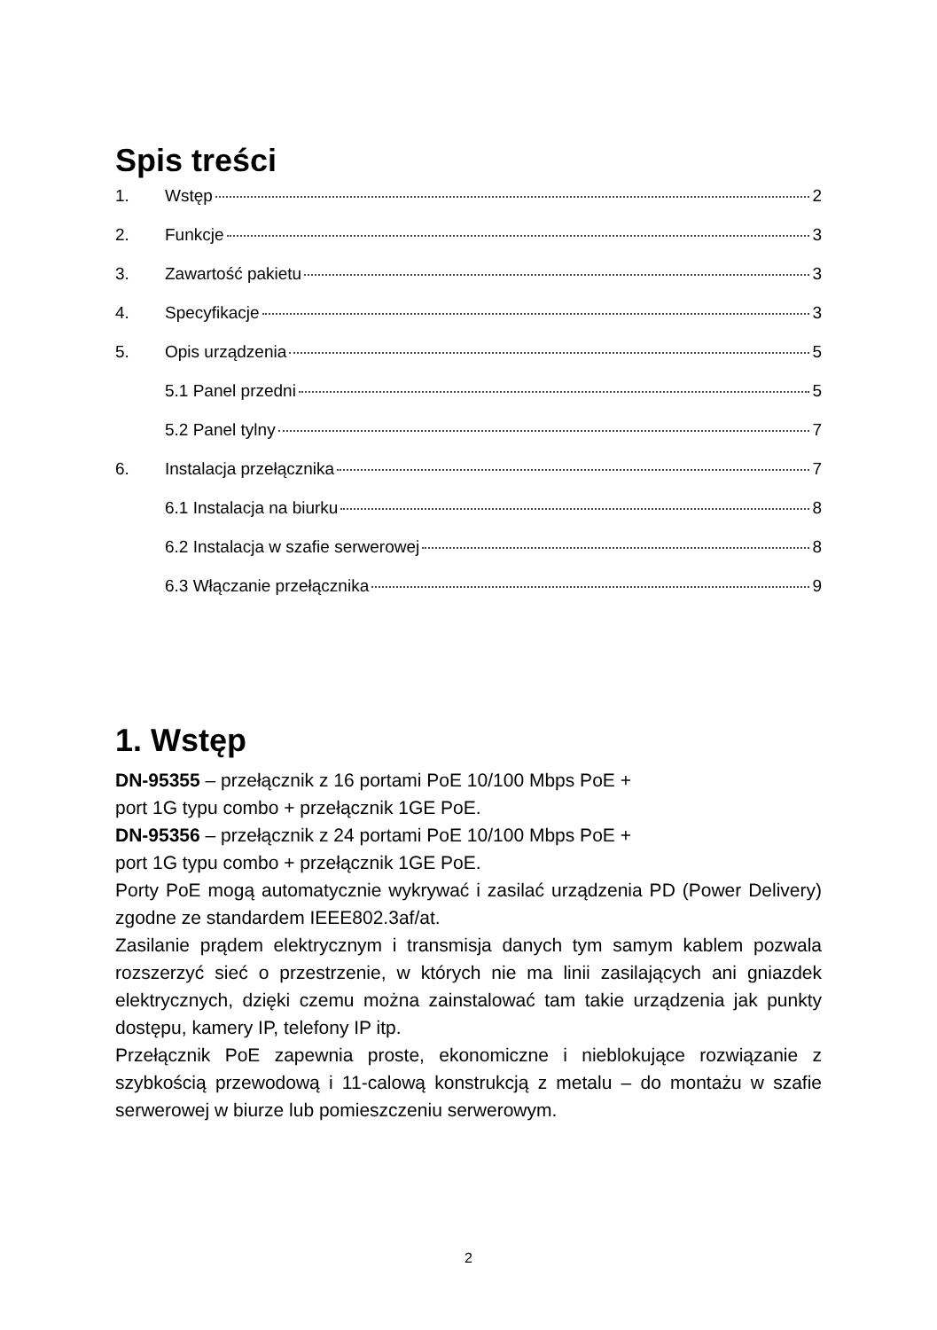Spis treści
1. Wstęp 2
2. Funkcje 3
3. Zawartość pakietu 3
4. Specyfikacje 3
5. Opis urządzenia 5
5.1 Panel przedni 5
5.2 Panel tylny 7
6. Instalacja przełącznika 7
6.1 Instalacja na biurku 8
6.2 Instalacja w szafie serwerowej 8
6.3 Włączanie przełącznika 9
1. Wstęp
DN-95355 – przełącznik z 16 portami PoE 10/100 Mbps PoE +
port 1G typu combo + przełącznik 1GE PoE.
DN-95356 – przełącznik z 24 portami PoE 10/100 Mbps PoE +
port 1G typu combo + przełącznik 1GE PoE.
Porty PoE mogą automatycznie wykrywać i zasilać urządzenia PD (Power Delivery) zgodne ze standardem IEEE802.3af/at.
Zasilanie prądem elektrycznym i transmisja danych tym samym kablem pozwala rozszerzyć sieć o przestrzenie, w których nie ma linii zasilających ani gniazdek elektrycznych, dzięki czemu można zainstalować tam takie urządzenia jak punkty dostępu, kamery IP, telefony IP itp.
Przełącznik PoE zapewnia proste, ekonomiczne i nieblokujące rozwiązanie z szybkością przewodową i 11-calową konstrukcją z metalu – do montażu w szafie serwerowej w biurze lub pomieszczeniu serwerowym.
2